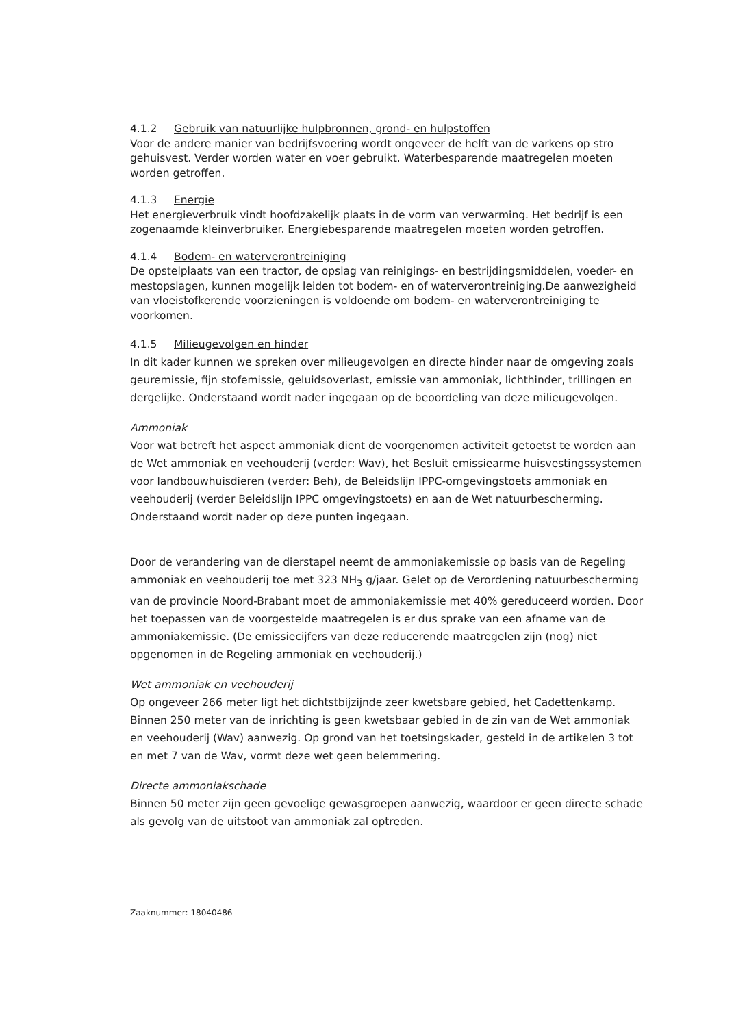4.1.2 Gebruik van natuurlijke hulpbronnen, grond- en hulpstoffen
Voor de andere manier van bedrijfsvoering wordt ongeveer de helft van de varkens op stro gehuisvest. Verder worden water en voer gebruikt. Waterbesparende maatregelen moeten worden getroffen.
4.1.3 Energie
Het energieverbruik vindt hoofdzakelijk plaats in de vorm van verwarming. Het bedrijf is een zogenaamde kleinverbruiker. Energiebesparende maatregelen moeten worden getroffen.
4.1.4 Bodem- en waterverontreiniging
De opstelplaats van een tractor, de opslag van reinigings- en bestrijdingsmiddelen, voeder- en mestopslagen, kunnen mogelijk leiden tot bodem- en of waterverontreiniging.De aanwezigheid van vloeistofkerende voorzieningen is voldoende om bodem- en waterverontreiniging te voorkomen.
4.1.5 Milieugevolgen en hinder
In dit kader kunnen we spreken over milieugevolgen en directe hinder naar de omgeving zoals geuremissie, fijn stofemissie, geluidsoverlast, emissie van ammoniak, lichthinder, trillingen en dergelijke. Onderstaand wordt nader ingegaan op de beoordeling van deze milieugevolgen.
Ammoniak
Voor wat betreft het aspect ammoniak dient de voorgenomen activiteit getoetst te worden aan de Wet ammoniak en veehouderij (verder: Wav), het Besluit emissiearme huisvestingssystemen voor landbouwhuisdieren (verder: Beh), de Beleidslijn IPPC-omgevingstoets ammoniak en veehouderij (verder Beleidslijn IPPC omgevingstoets) en aan de Wet natuurbescherming. Onderstaand wordt nader op deze punten ingegaan.
Door de verandering van de dierstapel neemt de ammoniakemissie op basis van de Regeling ammoniak en veehouderij toe met 323 NH<sub>3</sub> g/jaar. Gelet op de Verordening natuurbescherming van de provincie Noord-Brabant moet de ammoniakemissie met 40% gereduceerd worden. Door het toepassen van de voorgestelde maatregelen is er dus sprake van een afname van de ammoniakemissie. (De emissiecijfers van deze reducerende maatregelen zijn (nog) niet opgenomen in de Regeling ammoniak en veehouderij.)
Wet ammoniak en veehouderij
Op ongeveer 266 meter ligt het dichtstbijzijnde zeer kwetsbare gebied, het Cadettenkamp. Binnen 250 meter van de inrichting is geen kwetsbaar gebied in de zin van de Wet ammoniak en veehouderij (Wav) aanwezig. Op grond van het toetsingskader, gesteld in de artikelen 3 tot en met 7 van de Wav, vormt deze wet geen belemmering.
Directe ammoniakschade
Binnen 50 meter zijn geen gevoelige gewasgroepen aanwezig, waardoor er geen directe schade als gevolg van de uitstoot van ammoniak zal optreden.
Zaaknummer: 18040486